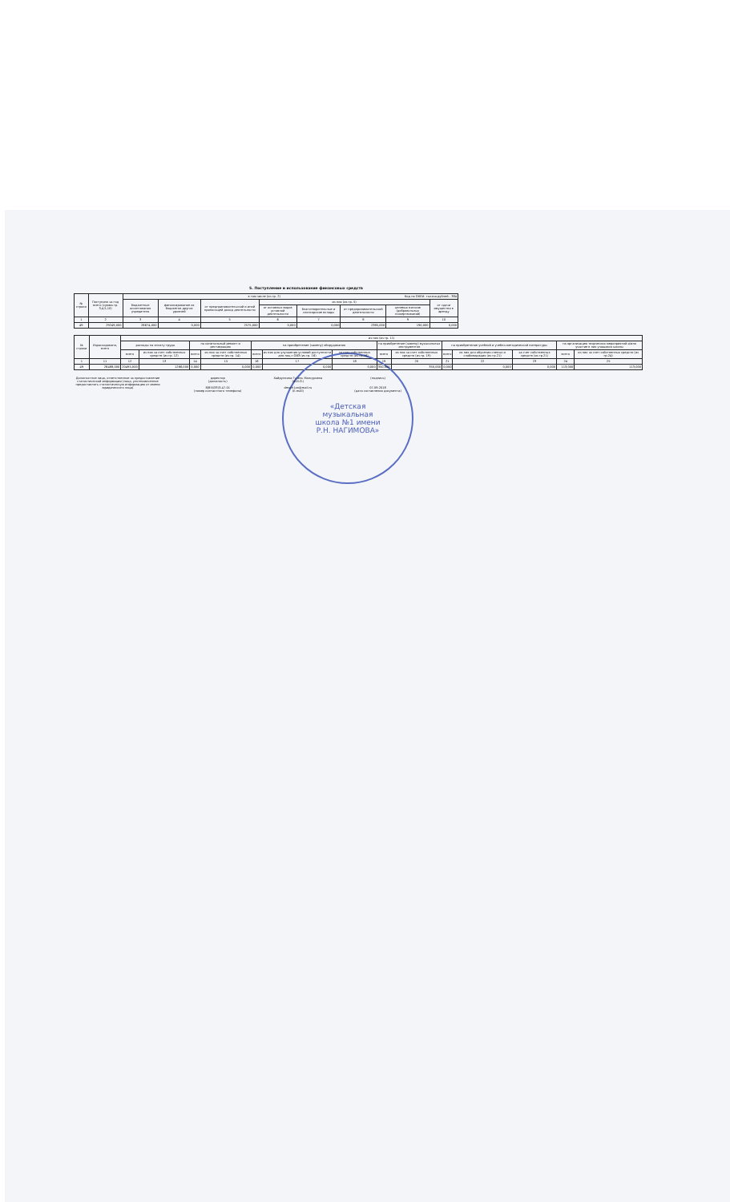5. Поступление и использование финансовых средств
| № строки | Поступило за год всего (сумма гр. 3,4,5,10) | в том числе (из гр. 2) Код по ОКЕИ: тысяча рублей - 384 | | | | | | | |
| --- | --- | --- | --- | --- | --- | --- | --- | --- | --- |
| | | бюджетные ассигнования учредителя | финансирование из бюджетов других уровней | от предпринимательской и иной приносящей доход деятельности | из них (из гр. 5) | | | | от сдачи имущества в аренду |
| | | | | | от основных видов уставной деятельности | благотворительные и спонсорские вклады | от предпринимательской деятельности | целевых взносов (добровольных пожертвований) | |
| 1 | 2 | 3 | 4 | 5 | 6 | 7 | 8 | 9 | 10 |
| 49 | 29249,000 | 26674,000 | 0,000 | 2575,000 | 0,000 | 0,000 | 2385,000 | 190,000 | 0,000 |
| № строки | Израсходовано, всего | из них (из гр. 11) | | | | | | | | | | | | | |
| --- | --- | --- | --- | --- | --- | --- | --- | --- | --- | --- | --- | --- | --- | --- | --- |
| | | расходы на оплату труда | | на капитальный ремонт и реставрацию | | на приобретение (замену) оборудования | | | на приобретение (замену) музыкальных инструментов | | на приобретение учебной и учебно-методической литературы | | | на организацию творческих мероприятий и/или участие в них учащихся школы | |
| | | всего | из них за счет собственных средств (из гр. 12) | всего | из них за счет собственных средств (из гр. 14) | всего | из них для улучшения условий доступности для лиц с ОВЗ (из гр. 16) | за счет собственных средств (из гр.16) | всего | из них за счет собственных средств (из гр. 19) | всего | из них для обучения слепых и слабовидящих (из гр.21) | за счет собственных средств (из гр.21) | всего | из них за счет собственных средств (из гр.24) |
| 1 | 11 | 12 | 13 | 14 | 15 | 16 | 17 | 18 | 19 | 20 | 21 | 22 | 23 | 24 | 25 |
| 49 | 28488,000 | 20495,000 | 1266,000 | 0,000 | 0,000 | 0,000 | 0,000 | 0,000 | 350,000 | 350,000 | 0,000 | 0,000 | 0,000 | 113,000 | 113,000 |
Должностное лицо, ответственное за предоставление статистической информации (лицо, уполномоченное предоставлять статистическую информацию от имени юридического лица)
директор
(должность)
8(85533)3-47-01
(номер контактного телефона)
Хайруллина Гузель Мансуровна
(Ф.И.О.)
dmsch1an@mail.ru
(E-mail)
(подпись)
07.09.2018
(дата составления документа)
«Детская
музыкальная
школа №1 имени
Р.Н. НАГИМОВА»